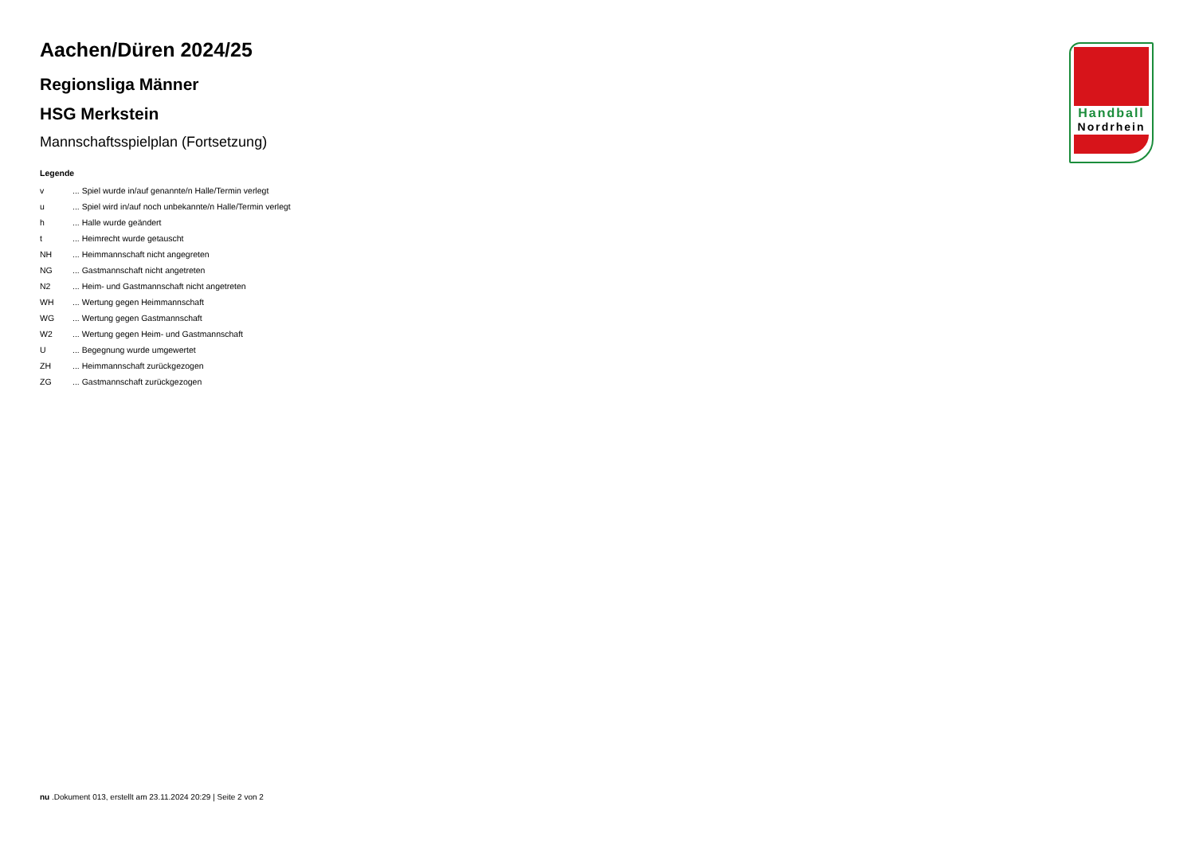Handball
Nordrhein
Aachen/Düren 2024/25
Regionsliga Männer
HSG Merkstein
Mannschaftsspielplan (Fortsetzung)
Legende
| v | ... Spiel wurde in/auf genannte/n Halle/Termin verlegt |
| u | ... Spiel wird in/auf noch unbekannte/n Halle/Termin verlegt |
| h | ... Halle wurde geändert |
| t | ... Heimrecht wurde getauscht |
| NH | ... Heimmannschaft nicht angegreten |
| NG | ... Gastmannschaft nicht angetreten |
| N2 | ... Heim- und Gastmannschaft nicht angetreten |
| WH | ... Wertung gegen Heimmannschaft |
| WG | ... Wertung gegen Gastmannschaft |
| W2 | ... Wertung gegen Heim- und Gastmannschaft |
| U | ... Begegnung wurde umgewertet |
| ZH | ... Heimmannschaft zurückgezogen |
| ZG | ... Gastmannschaft zurückgezogen |
nu .Dokument 013, erstellt am 23.11.2024 20:29 | Seite 2 von 2